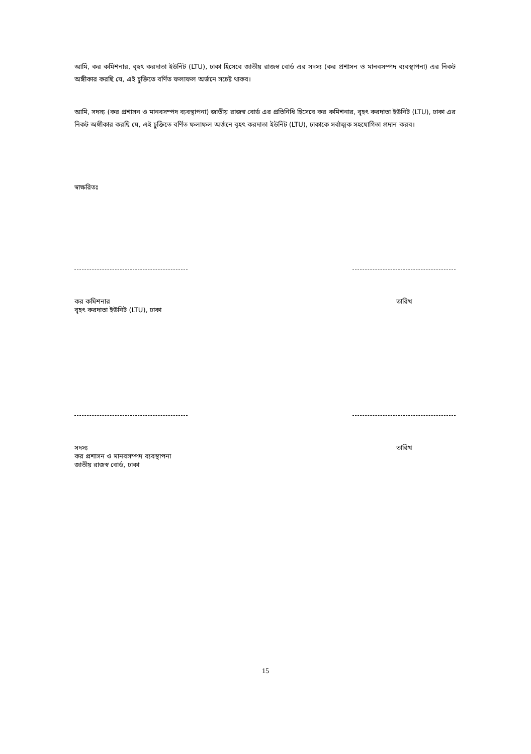আমি, কর কমিশনার, বৃহৎ করদাতা ইউনিট (LTU), ঢাকা হিসেবে জাতীয় রাজস্ব বোর্ড এর সদস্য (কর প্রশাসন ও মানবসম্পদ ব্যবস্থাপনা) এর নিকট অঙ্গীকার করছি যে, এই চুক্তিতে বর্ণিত ফলাফল অর্জনে সচেষ্ট থাকব।
আমি, সদস্য (কর প্রশাসন ও মানবসম্পদ ব্যবস্থাপনা) জাতীয় রাজস্ব বোর্ড এর প্রতিনিধি হিসেবে কর কমিশনার, বৃহৎ করদাতা ইউনিট (LTU), ঢাকা এর নিকট অঙ্গীকার করছি যে, এই চুক্তিতে বর্ণিত ফলাফল অর্জনে বৃহৎ করদাতা ইউনিট (LTU), ঢাকাকে সর্বাত্মক সহযোগিতা প্রদান করব।
স্বাক্ষরিতঃ
কর কমিশনার
বৃহৎ করদাতা ইউনিট (LTU), ঢাকা
তারিখ
সদস্য
কর প্রশাসন ও মানবসম্পদ ব্যবস্থাপনা
জাতীয় রাজস্ব বোর্ড, ঢাকা
তারিখ
15